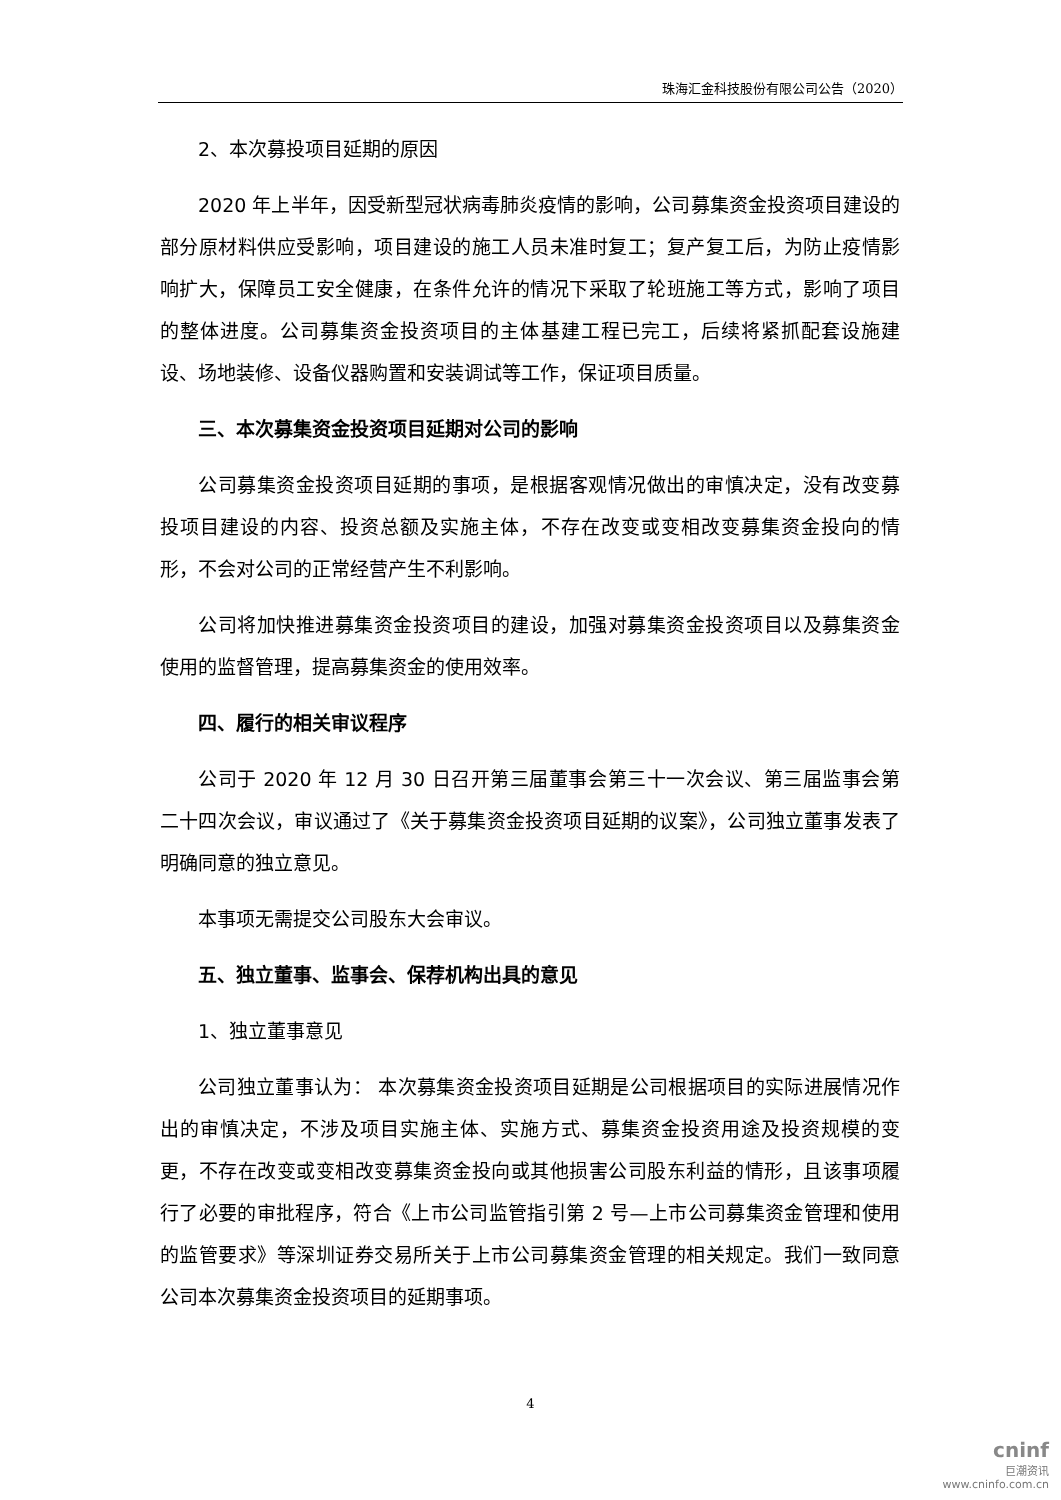珠海汇金科技股份有限公司公告（2020）
2、本次募投项目延期的原因
2020 年上半年，因受新型冠状病毒肺炎疫情的影响，公司募集资金投资项目建设的部分原材料供应受影响，项目建设的施工人员未准时复工；复产复工后，为防止疫情影响扩大，保障员工安全健康，在条件允许的情况下采取了轮班施工等方式，影响了项目的整体进度。公司募集资金投资项目的主体基建工程已完工，后续将紧抓配套设施建设、场地装修、设备仪器购置和安装调试等工作，保证项目质量。
三、本次募集资金投资项目延期对公司的影响
公司募集资金投资项目延期的事项，是根据客观情况做出的审慎决定，没有改变募投项目建设的内容、投资总额及实施主体，不存在改变或变相改变募集资金投向的情形，不会对公司的正常经营产生不利影响。
公司将加快推进募集资金投资项目的建设，加强对募集资金投资项目以及募集资金使用的监督管理，提高募集资金的使用效率。
四、履行的相关审议程序
公司于 2020 年 12 月 30 日召开第三届董事会第三十一次会议、第三届监事会第二十四次会议，审议通过了《关于募集资金投资项目延期的议案》，公司独立董事发表了明确同意的独立意见。
本事项无需提交公司股东大会审议。
五、独立董事、监事会、保荐机构出具的意见
1、独立董事意见
公司独立董事认为： 本次募集资金投资项目延期是公司根据项目的实际进展情况作出的审慎决定，不涉及项目实施主体、实施方式、募集资金投资用途及投资规模的变更，不存在改变或变相改变募集资金投向或其他损害公司股东利益的情形，且该事项履行了必要的审批程序，符合《上市公司监管指引第 2 号—上市公司募集资金管理和使用的监管要求》等深圳证券交易所关于上市公司募集资金管理的相关规定。我们一致同意公司本次募集资金投资项目的延期事项。
4
cninf
巨潮资讯
www.cninfo.com.cn